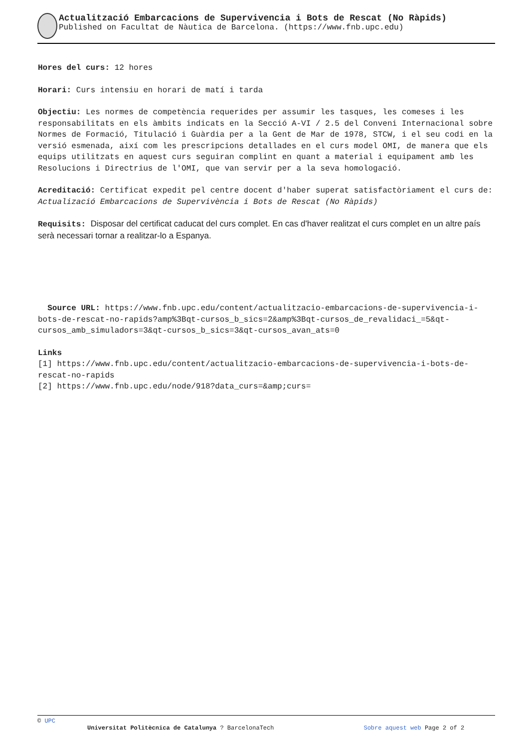Actualització Embarcacions de Supervivencia i Bots de Rescat (No Ràpids)
Published on Facultat de Nàutica de Barcelona. (https://www.fnb.upc.edu)
Hores del curs: 12 hores
Horari: Curs intensiu en horari de matí i tarda
Objectiu: Les normes de competència requerides per assumir les tasques, les comeses i les responsabilitats en els àmbits indicats en la Secció A-VI / 2.5 del Conveni Internacional sobre Normes de Formació, Titulació i Guàrdia per a la Gent de Mar de 1978, STCW, i el seu codi en la versió esmenada, així com les prescripcions detallades en el curs model OMI, de manera que els equips utilitzats en aquest curs seguiran complint en quant a material i equipament amb les Resolucions i Directrius de l'OMI, que van servir per a la seva homologació.
Acreditació: Certificat expedit pel centre docent d'haber superat satisfactòriament el curs de: Actualizació Embarcacions de Supervivència i Bots de Rescat (No Ràpids)
Requisits: Disposar del certificat caducat del curs complet. En cas d'haver realitzat el curs complet en un altre país serà necessari tornar a realitzar-lo a Espanya.
Source URL: https://www.fnb.upc.edu/content/actualitzacio-embarcacions-de-supervivencia-i-bots-de-rescat-no-rapids?amp%3Bqt-cursos_b_sics=2&amp%3Bqt-cursos_de_revalidaci_=5&qt-cursos_amb_simuladors=3&qt-cursos_b_sics=3&qt-cursos_avan_ats=0
Links
[1] https://www.fnb.upc.edu/content/actualitzacio-embarcacions-de-supervivencia-i-bots-de-rescat-no-rapids
[2] https://www.fnb.upc.edu/node/918?data_curs=&amp;curs=
© UPC
Universitat Politècnica de Catalunya ? BarcelonaTech Sobre aquest web Page 2 of 2